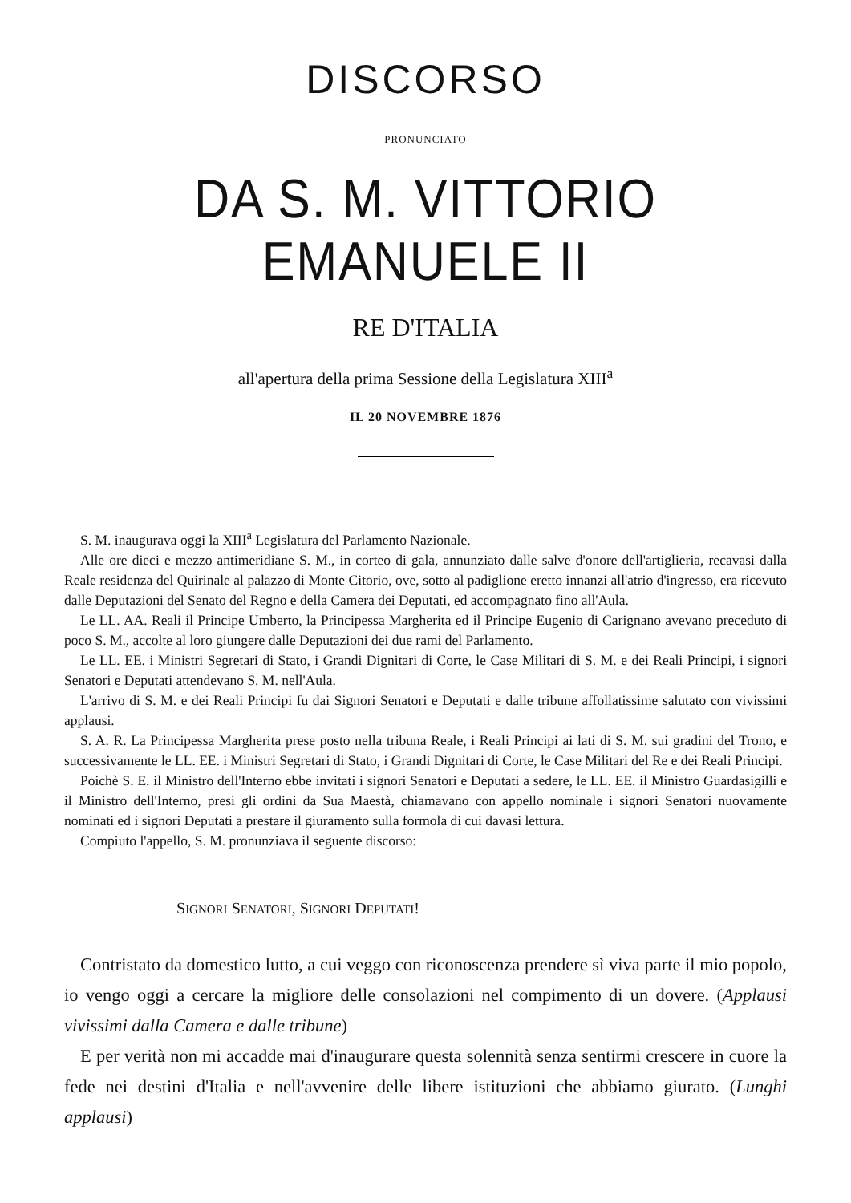DISCORSO
PRONUNCIATO
DA S. M. VITTORIO EMANUELE II
RE D'ITALIA
all'apertura della prima Sessione della Legislatura XIII<sup>a</sup>
IL 20 NOVEMBRE 1876
S. M. inaugurava oggi la XIII<sup>a</sup> Legislatura del Parlamento Nazionale.
Alle ore dieci e mezzo antimeridiane S. M., in corteo di gala, annunziato dalle salve d'onore dell'artiglieria, recavasi dalla Reale residenza del Quirinale al palazzo di Monte Citorio, ove, sotto al padiglione eretto innanzi all'atrio d'ingresso, era ricevuto dalle Deputazioni del Senato del Regno e della Camera dei Deputati, ed accompagnato fino all'Aula.
Le LL. AA. Reali il Principe Umberto, la Principessa Margherita ed il Principe Eugenio di Carignano avevano preceduto di poco S. M., accolte al loro giungere dalle Deputazioni dei due rami del Parlamento.
Le LL. EE. i Ministri Segretari di Stato, i Grandi Dignitari di Corte, le Case Militari di S. M. e dei Reali Principi, i signori Senatori e Deputati attendevano S. M. nell'Aula.
L'arrivo di S. M. e dei Reali Principi fu dai Signori Senatori e Deputati e dalle tribune affollatissime salutato con vivissimi applausi.
S. A. R. La Principessa Margherita prese posto nella tribuna Reale, i Reali Principi ai lati di S. M. sui gradini del Trono, e successivamente le LL. EE. i Ministri Segretari di Stato, i Grandi Dignitari di Corte, le Case Militari del Re e dei Reali Principi.
Poichè S. E. il Ministro dell'Interno ebbe invitati i signori Senatori e Deputati a sedere, le LL. EE. il Ministro Guardasigilli e il Ministro dell'Interno, presi gli ordini da Sua Maestà, chiamavano con appello nominale i signori Senatori nuovamente nominati ed i signori Deputati a prestare il giuramento sulla formola di cui davasi lettura.
Compiuto l'appello, S. M. pronunziava il seguente discorso:
SIGNORI SENATORI, SIGNORI DEPUTATI!
Contristato da domestico lutto, a cui veggo con riconoscenza prendere sì viva parte il mio popolo, io vengo oggi a cercare la migliore delle consolazioni nel compimento di un dovere. (Applausi vivissimi dalla Camera e dalle tribune)
E per verità non mi accadde mai d'inaugurare questa solennità senza sentirmi crescere in cuore la fede nei destini d'Italia e nell'avvenire delle libere istituzioni che abbiamo giurato. (Lunghi applausi)